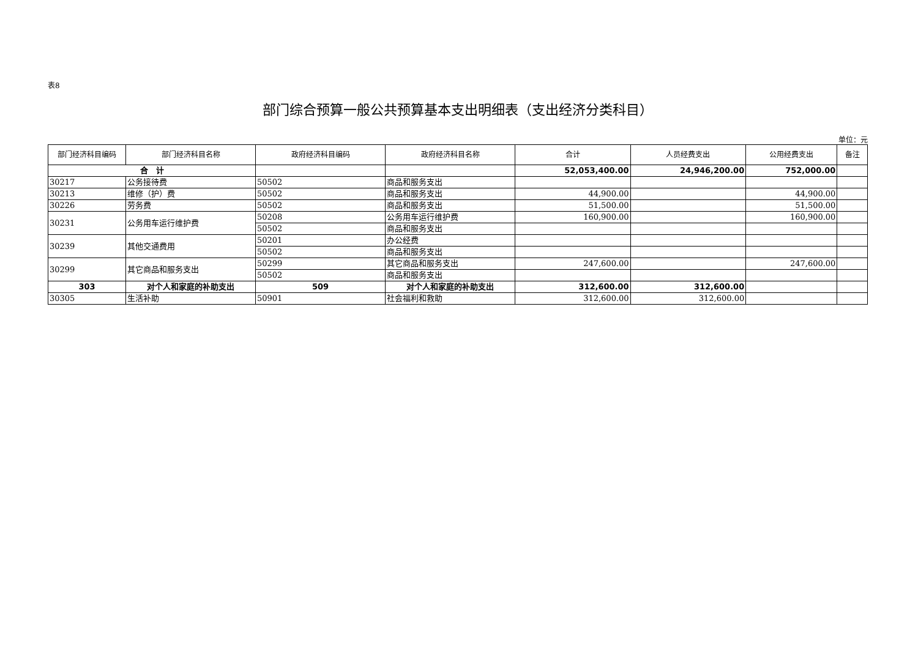表8
部门综合预算一般公共预算基本支出明细表（支出经济分类科目）
单位：元
| 部门经济科目编码 | 部门经济科目名称 | 政府经济科目编码 | 政府经济科目名称 | 合计 | 人员经费支出 | 公用经费支出 | 备注 |
| --- | --- | --- | --- | --- | --- | --- | --- |
| 合 计 | | | | 52,053,400.00 | 24,946,200.00 | 752,000.00 | |
| 30217 | 公务接待费 | 50502 | 商品和服务支出 | | | | |
| 30213 | 维修（护）费 | 50502 | 商品和服务支出 | 44,900.00 | | 44,900.00 | |
| 30226 | 劳务费 | 50502 | 商品和服务支出 | 51,500.00 | | 51,500.00 | |
| 30231 | 公务用车运行维护费 | 50208 | 公务用车运行维护费 | 160,900.00 | | 160,900.00 | |
| | | 50502 | 商品和服务支出 | | | | |
| 30239 | 其他交通费用 | 50201 | 办公经费 | | | | |
| | | 50502 | 商品和服务支出 | | | | |
| 30299 | 其它商品和服务支出 | 50299 | 其它商品和服务支出 | 247,600.00 | | 247,600.00 | |
| | | 50502 | 商品和服务支出 | | | | |
| 303 | 对个人和家庭的补助支出 | 509 | 对个人和家庭的补助支出 | 312,600.00 | 312,600.00 | | |
| 30305 | 生活补助 | 50901 | 社会福利和救助 | 312,600.00 | 312,600.00 | | |